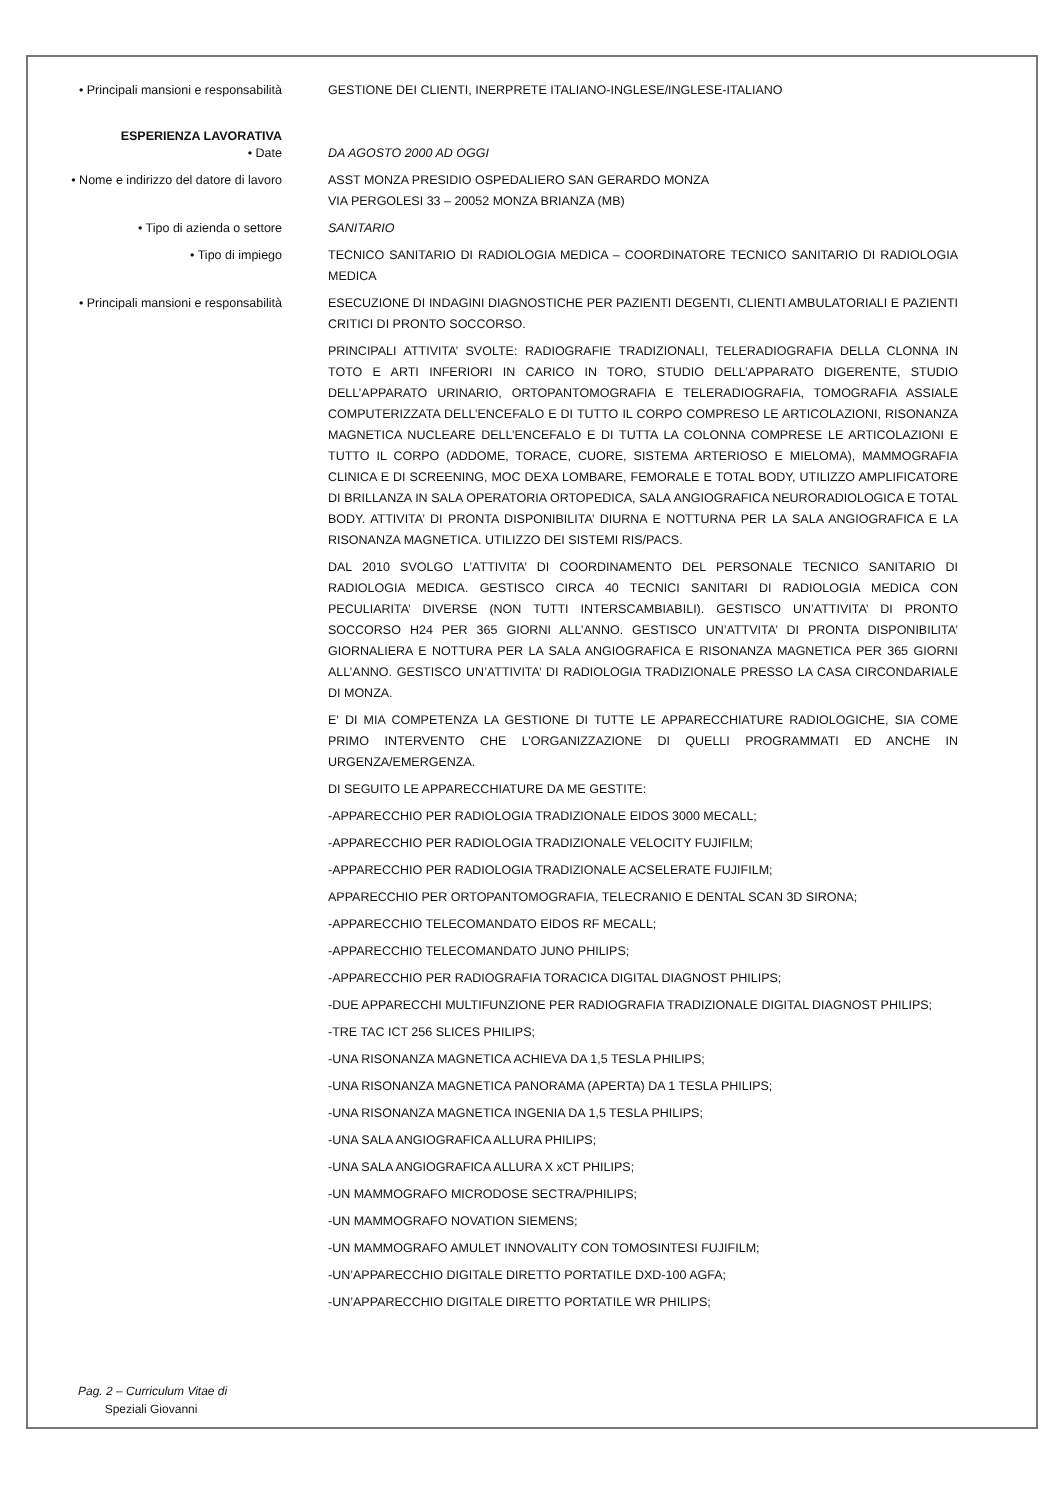• Principali mansioni e responsabilità
GESTIONE DEI CLIENTI, INERPRETE ITALIANO-INGLESE/INGLESE-ITALIANO
ESPERIENZA LAVORATIVA
• Date
DA AGOSTO 2000 AD OGGI
• Nome e indirizzo del datore di lavoro
ASST MONZA PRESIDIO OSPEDALIERO SAN GERARDO MONZA
VIA PERGOLESI 33 – 20052 MONZA BRIANZA (MB)
• Tipo di azienda o settore
SANITARIO
• Tipo di impiego
TECNICO SANITARIO DI RADIOLOGIA MEDICA – COORDINATORE TECNICO SANITARIO DI RADIOLOGIA MEDICA
• Principali mansioni e responsabilità
ESECUZIONE DI INDAGINI DIAGNOSTICHE PER PAZIENTI DEGENTI, CLIENTI AMBULATORIALI E PAZIENTI CRITICI DI PRONTO SOCCORSO.
PRINCIPALI ATTIVITA’ SVOLTE: RADIOGRAFIE TRADIZIONALI, TELERADIOGRAFIA DELLA CLONNA IN TOTO E ARTI INFERIORI IN CARICO IN TORO, STUDIO DELL’APPARATO DIGERENTE, STUDIO DELL’APPARATO URINARIO, ORTOPANTOMOGRAFIA E TELERADIOGRAFIA, TOMOGRAFIA ASSIALE COMPUTERIZZATA DELL’ENCEFALO E DI TUTTO IL CORPO COMPRESO LE ARTICOLAZIONI, RISONANZA MAGNETICA NUCLEARE DELL’ENCEFALO E DI TUTTA LA COLONNA COMPRESE LE ARTICOLAZIONI E TUTTO IL CORPO (ADDOME, TORACE, CUORE, SISTEMA ARTERIOSO E MIELOMA), MAMMOGRAFIA CLINICA E DI SCREENING, MOC DEXA LOMBARE, FEMORALE E TOTAL BODY, UTILIZZO AMPLIFICATORE DI BRILLANZA IN SALA OPERATORIA ORTOPEDICA, SALA ANGIOGRAFICA NEURORADIOLOGICA E TOTAL BODY. ATTIVITA’ DI PRONTA DISPONIBILITA’ DIURNA E NOTTURNA PER LA SALA ANGIOGRAFICA E LA RISONANZA MAGNETICA. UTILIZZO DEI SISTEMI RIS/PACS.
DAL 2010 SVOLGO L’ATTIVITA’ DI COORDINAMENTO DEL PERSONALE TECNICO SANITARIO DI RADIOLOGIA MEDICA. GESTISCO CIRCA 40 TECNICI SANITARI DI RADIOLOGIA MEDICA CON PECULIARITA’ DIVERSE (NON TUTTI INTERSCAMBIABILI). GESTISCO UN’ATTIVITA’ DI PRONTO SOCCORSO H24 PER 365 GIORNI ALL’ANNO. GESTISCO UN’ATTVITA’ DI PRONTA DISPONIBILITA’ GIORNALIERA E NOTTURA PER LA SALA ANGIOGRAFICA E RISONANZA MAGNETICA PER 365 GIORNI ALL’ANNO. GESTISCO UN’ATTIVITA’ DI RADIOLOGIA TRADIZIONALE PRESSO LA CASA CIRCONDARIALE DI MONZA.
E’ DI MIA COMPETENZA LA GESTIONE DI TUTTE LE APPARECCHIATURE RADIOLOGICHE, SIA COME PRIMO INTERVENTO CHE L’ORGANIZZAZIONE DI QUELLI PROGRAMMATI ED ANCHE IN URGENZA/EMERGENZA.
DI SEGUITO LE APPARECCHIATURE DA ME GESTITE:
-APPARECCHIO PER RADIOLOGIA TRADIZIONALE EIDOS 3000 MECALL;
-APPARECCHIO PER RADIOLOGIA TRADIZIONALE VELOCITY FUJIFILM;
-APPARECCHIO PER RADIOLOGIA TRADIZIONALE ACSELERATE FUJIFILM;
APPARECCHIO PER ORTOPANTOMOGRAFIA, TELECRANIO E DENTAL SCAN 3D SIRONA;
-APPARECCHIO TELECOMANDATO EIDOS RF MECALL;
-APPARECCHIO TELECOMANDATO JUNO PHILIPS;
-APPARECCHIO PER RADIOGRAFIA TORACICA DIGITAL DIAGNOST PHILIPS;
-DUE APPARECCHI MULTIFUNZIONE PER RADIOGRAFIA TRADIZIONALE DIGITAL DIAGNOST PHILIPS;
-TRE TAC ICT 256 SLICES PHILIPS;
-UNA RISONANZA MAGNETICA ACHIEVA DA 1,5 TESLA PHILIPS;
-UNA RISONANZA MAGNETICA PANORAMA (APERTA) DA 1 TESLA PHILIPS;
-UNA RISONANZA MAGNETICA INGENIA DA 1,5 TESLA PHILIPS;
-UNA SALA ANGIOGRAFICA ALLURA PHILIPS;
-UNA SALA ANGIOGRAFICA ALLURA X xCT PHILIPS;
-UN MAMMOGRAFO MICRODOSE SECTRA/PHILIPS;
-UN MAMMOGRAFO NOVATION SIEMENS;
-UN MAMMOGRAFO AMULET INNOVALITY CON TOMOSINTESI FUJIFILM;
-UN’APPARECCHIO DIGITALE DIRETTO PORTATILE DXD-100 AGFA;
-UN’APPARECCHIO DIGITALE DIRETTO PORTATILE WR PHILIPS;
Pag. 2 – Curriculum Vitae di
Speziali Giovanni